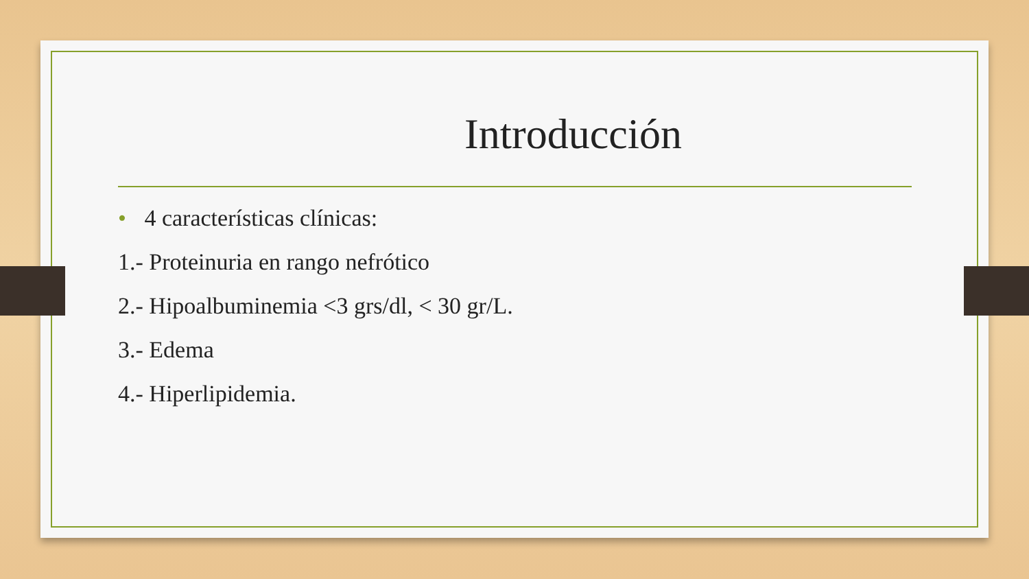Introducción
• 4 características clínicas:
1.- Proteinuria en rango nefrótico
2.- Hipoalbuminemia <3 grs/dl, < 30 gr/L.
3.- Edema
4.- Hiperlipidemia.